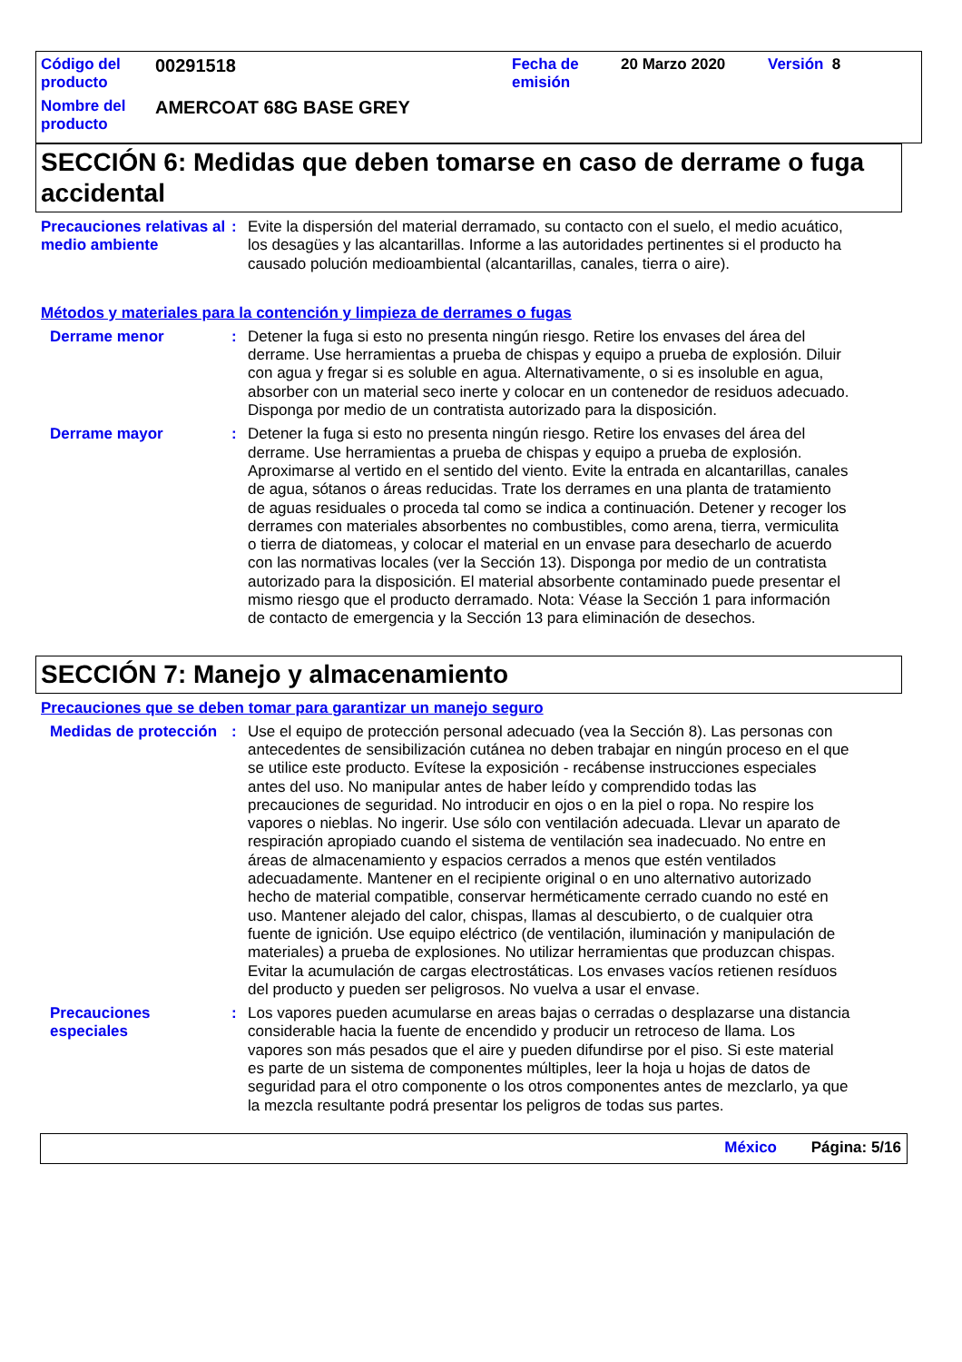| Código del producto | 00291518 | Fecha de emisión | 20 Marzo 2020 | Versión 8 |
| Nombre del producto | AMERCOAT 68G BASE GREY | | | |
SECCIÓN 6: Medidas que deben tomarse en caso de derrame o fuga accidental
Precauciones relativas al medio ambiente
: Evite la dispersión del material derramado, su contacto con el suelo, el medio acuático, los desagües y las alcantarillas. Informe a las autoridades pertinentes si el producto ha causado polución medioambiental (alcantarillas, canales, tierra o aire).
Métodos y materiales para la contención y limpieza de derrames o fugas
Derrame menor : Detener la fuga si esto no presenta ningún riesgo. Retire los envases del área del derrame. Use herramientas a prueba de chispas y equipo a prueba de explosión. Diluir con agua y fregar si es soluble en agua. Alternativamente, o si es insoluble en agua, absorber con un material seco inerte y colocar en un contenedor de residuos adecuado. Disponga por medio de un contratista autorizado para la disposición.
Derrame mayor : Detener la fuga si esto no presenta ningún riesgo. Retire los envases del área del derrame. Use herramientas a prueba de chispas y equipo a prueba de explosión. Aproximarse al vertido en el sentido del viento. Evite la entrada en alcantarillas, canales de agua, sótanos o áreas reducidas. Trate los derrames en una planta de tratamiento de aguas residuales o proceda tal como se indica a continuación. Detener y recoger los derrames con materiales absorbentes no combustibles, como arena, tierra, vermiculita o tierra de diatomeas, y colocar el material en un envase para desecharlo de acuerdo con las normativas locales (ver la Sección 13). Disponga por medio de un contratista autorizado para la disposición. El material absorbente contaminado puede presentar el mismo riesgo que el producto derramado. Nota: Véase la Sección 1 para información de contacto de emergencia y la Sección 13 para eliminación de desechos.
SECCIÓN 7: Manejo y almacenamiento
Precauciones que se deben tomar para garantizar un manejo seguro
Medidas de protección : Use el equipo de protección personal adecuado (vea la Sección 8). Las personas con antecedentes de sensibilización cutánea no deben trabajar en ningún proceso en el que se utilice este producto. Evítese la exposición - recábense instrucciones especiales antes del uso. No manipular antes de haber leído y comprendido todas las precauciones de seguridad. No introducir en ojos o en la piel o ropa. No respire los vapores o nieblas. No ingerir. Use sólo con ventilación adecuada. Llevar un aparato de respiración apropiado cuando el sistema de ventilación sea inadecuado. No entre en áreas de almacenamiento y espacios cerrados a menos que estén ventilados adecuadamente. Mantener en el recipiente original o en uno alternativo autorizado hecho de material compatible, conservar herméticamente cerrado cuando no esté en uso. Mantener alejado del calor, chispas, llamas al descubierto, o de cualquier otra fuente de ignición. Use equipo eléctrico (de ventilación, iluminación y manipulación de materiales) a prueba de explosiones. No utilizar herramientas que produzcan chispas. Evitar la acumulación de cargas electrostáticas. Los envases vacíos retienen resíduos del producto y pueden ser peligrosos. No vuelva a usar el envase.
Precauciones especiales : Los vapores pueden acumularse en areas bajas o cerradas o desplazarse una distancia considerable hacia la fuente de encendido y producir un retroceso de llama. Los vapores son más pesados que el aire y pueden difundirse por el piso. Si este material es parte de un sistema de componentes múltiples, leer la hoja u hojas de datos de seguridad para el otro componente o los otros componentes antes de mezclarlo, ya que la mezcla resultante podrá presentar los peligros de todas sus partes.
México Página: 5/16